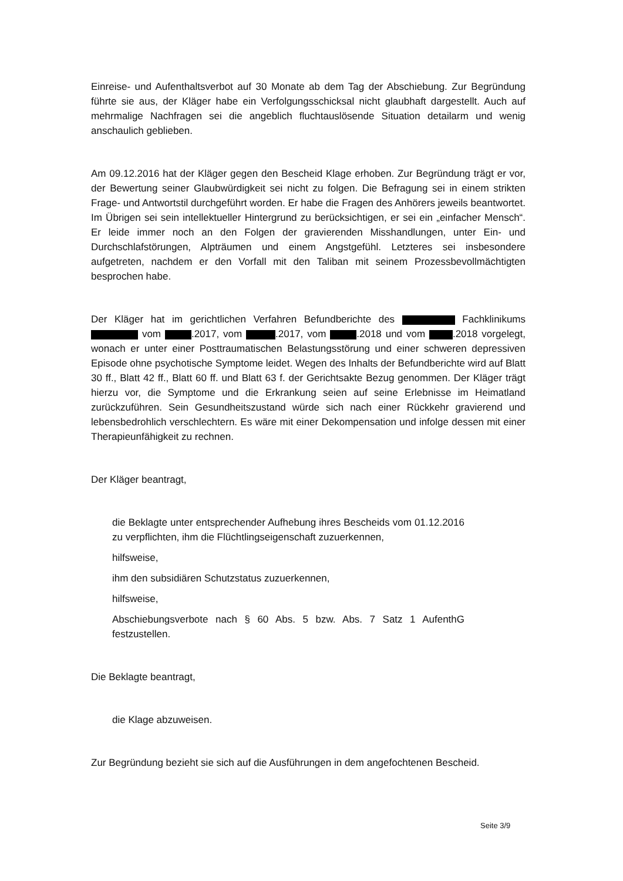Einreise- und Aufenthaltsverbot auf 30 Monate ab dem Tag der Abschiebung. Zur Begründung führte sie aus, der Kläger habe ein Verfolgungsschicksal nicht glaubhaft dargestellt. Auch auf mehrmalige Nachfragen sei die angeblich fluchtauslösende Situation detailarm und wenig anschaulich geblieben.
Am 09.12.2016 hat der Kläger gegen den Bescheid Klage erhoben. Zur Begründung trägt er vor, der Bewertung seiner Glaubwürdigkeit sei nicht zu folgen. Die Befragung sei in einem strikten Frage- und Antwortstil durchgeführt worden. Er habe die Fragen des Anhörers jeweils beantwortet. Im Übrigen sei sein intellektueller Hintergrund zu berücksichtigen, er sei ein „einfacher Mensch“. Er leide immer noch an den Folgen der gravierenden Misshandlungen, unter Ein- und Durchschlafstörungen, Alpträumen und einem Angstgefühl. Letzteres sei insbesondere aufgetreten, nachdem er den Vorfall mit den Taliban mit seinem Prozessbevollmächtigten besprochen habe.
Der Kläger hat im gerichtlichen Verfahren Befundberichte des Fachklinikums vom .2017, vom .2017, vom .2018 und vom .2018 vorgelegt, wonach er unter einer Posttraumatischen Belastungsstörung und einer schweren depressiven Episode ohne psychotische Symptome leidet. Wegen des Inhalts der Befundberichte wird auf Blatt 30 ff., Blatt 42 ff., Blatt 60 ff. und Blatt 63 f. der Gerichtsakte Bezug genommen. Der Kläger trägt hierzu vor, die Symptome und die Erkrankung seien auf seine Erlebnisse im Heimatland zurückzuführen. Sein Gesundheitszustand würde sich nach einer Rückkehr gravierend und lebensbedrohlich verschlechtern. Es wäre mit einer Dekompensation und infolge dessen mit einer Therapieunfähigkeit zu rechnen.
Der Kläger beantragt,
die Beklagte unter entsprechender Aufhebung ihres Bescheids vom 01.12.2016 zu verpflichten, ihm die Flüchtlingseigenschaft zuzuerkennen,
hilfsweise,
ihm den subsidiären Schutzstatus zuzuerkennen,
hilfsweise,
Abschiebungsverbote nach § 60 Abs. 5 bzw. Abs. 7 Satz 1 AufenthG festzustellen.
Die Beklagte beantragt,
die Klage abzuweisen.
Zur Begründung bezieht sie sich auf die Ausführungen in dem angefochtenen Bescheid.
Seite 3/9